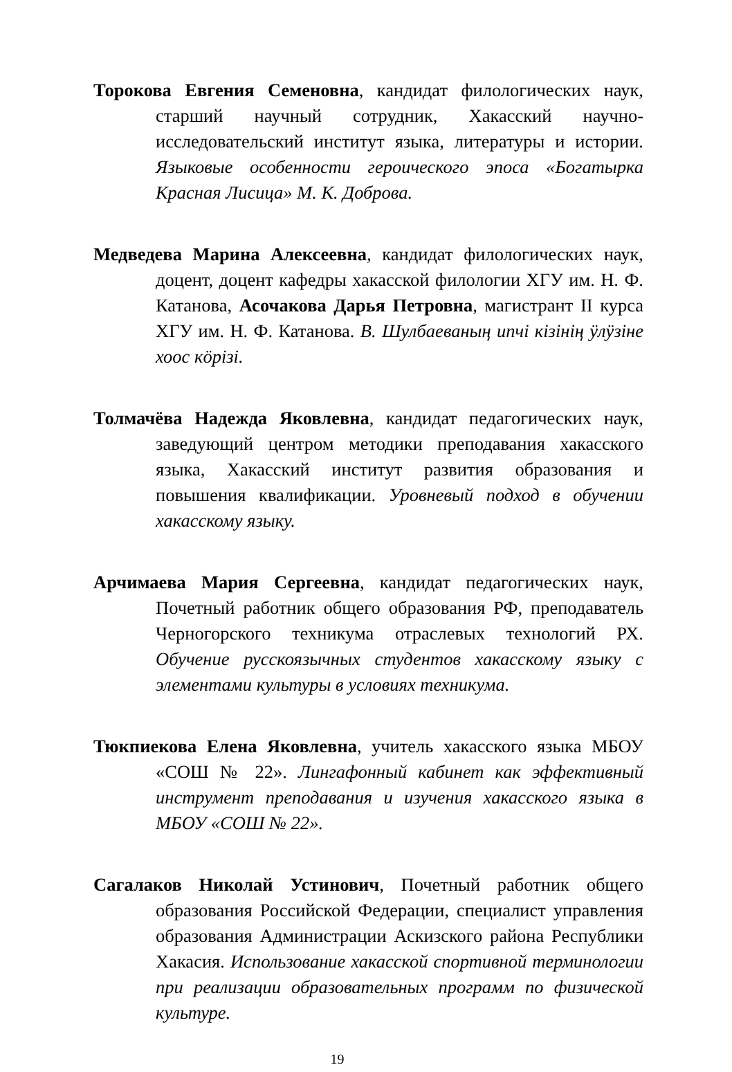Торокова Евгения Семеновна, кандидат филологических наук, старший научный сотрудник, Хакасский научно-исследовательский институт языка, литературы и истории. Языковые особенности героического эпоса «Богатырка Красная Лисица» М. К. Доброва.
Медведева Марина Алексеевна, кандидат филологических наук, доцент, доцент кафедры хакасской филологии ХГУ им. Н. Ф. Катанова, Асочакова Дарья Петровна, магистрант II курса ХГУ им. Н. Ф. Катанова. В. Шулбаеваның ипчі кізінің ӱлӱзіне хоос кӧрізі.
Толмачёва Надежда Яковлевна, кандидат педагогических наук, заведующий центром методики преподавания хакасского языка, Хакасский институт развития образования и повышения квалификации. Уровневый подход в обучении хакасскому языку.
Арчимаева Мария Сергеевна, кандидат педагогических наук, Почетный работник общего образования РФ, преподаватель Черногорского техникума отраслевых технологий РХ. Обучение русскоязычных студентов хакасскому языку с элементами культуры в условиях техникума.
Тюкпиекова Елена Яковлевна, учитель хакасского языка МБОУ «СОШ № 22». Лингафонный кабинет как эффективный инструмент преподавания и изучения хакасского языка в МБОУ «СОШ № 22».
Сагалаков Николай Устинович, Почетный работник общего образования Российской Федерации, специалист управления образования Администрации Аскизского района Республики Хакасия. Использование хакасской спортивной терминологии при реализации образовательных программ по физической культуре.
19